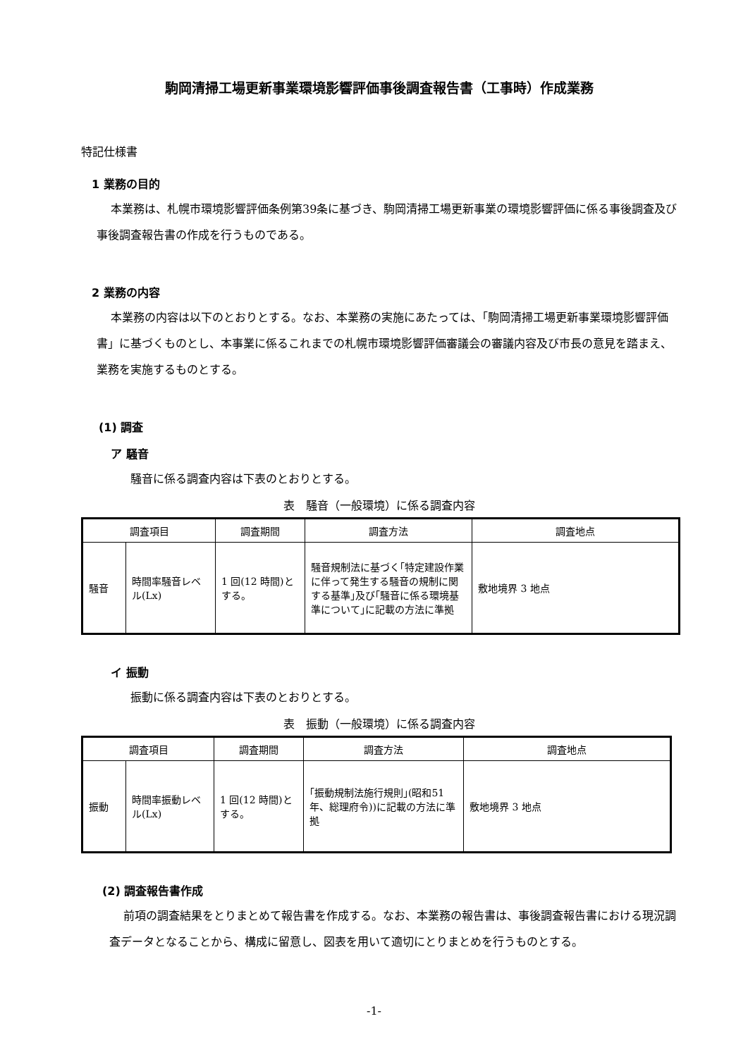駒岡清掃工場更新事業環境影響評価事後調査報告書（工事時）作成業務
特記仕様書
1 業務の目的
本業務は、札幌市環境影響評価条例第39条に基づき、駒岡清掃工場更新事業の環境影響評価に係る事後調査及び事後調査報告書の作成を行うものである。
2 業務の内容
本業務の内容は以下のとおりとする。なお、本業務の実施にあたっては、「駒岡清掃工場更新事業環境影響評価書」に基づくものとし、本事業に係るこれまでの札幌市環境影響評価審議会の審議内容及び市長の意見を踏まえ、業務を実施するものとする。
(1) 調査
ア 騒音
騒音に係る調査内容は下表のとおりとする。
表　騒音（一般環境）に係る調査内容
| 調査項目 | | 調査期間 | 調査方法 | 調査地点 |
| --- | --- | --- | --- | --- |
| 騒音 | 時間率騒音レベル(Lx) | 1 回(12 時間)とする。 | 騒音規制法に基づく｢特定建設作業に伴って発生する騒音の規制に関する基準｣及び｢騒音に係る環境基準について｣に記載の方法に準拠 | 敷地境界 3 地点 |
イ 振動
振動に係る調査内容は下表のとおりとする。
表　振動（一般環境）に係る調査内容
| 調査項目 | | 調査期間 | 調査方法 | 調査地点 |
| --- | --- | --- | --- | --- |
| 振動 | 時間率振動レベル(Lx) | 1 回(12 時間)とする。 | ｢振動規制法施行規則｣(昭和51 年、総理府令))に記載の方法に準拠 | 敷地境界 3 地点 |
(2) 調査報告書作成
前項の調査結果をとりまとめて報告書を作成する。なお、本業務の報告書は、事後調査報告書における現況調査データとなることから、構成に留意し、図表を用いて適切にとりまとめを行うものとする。
-1-